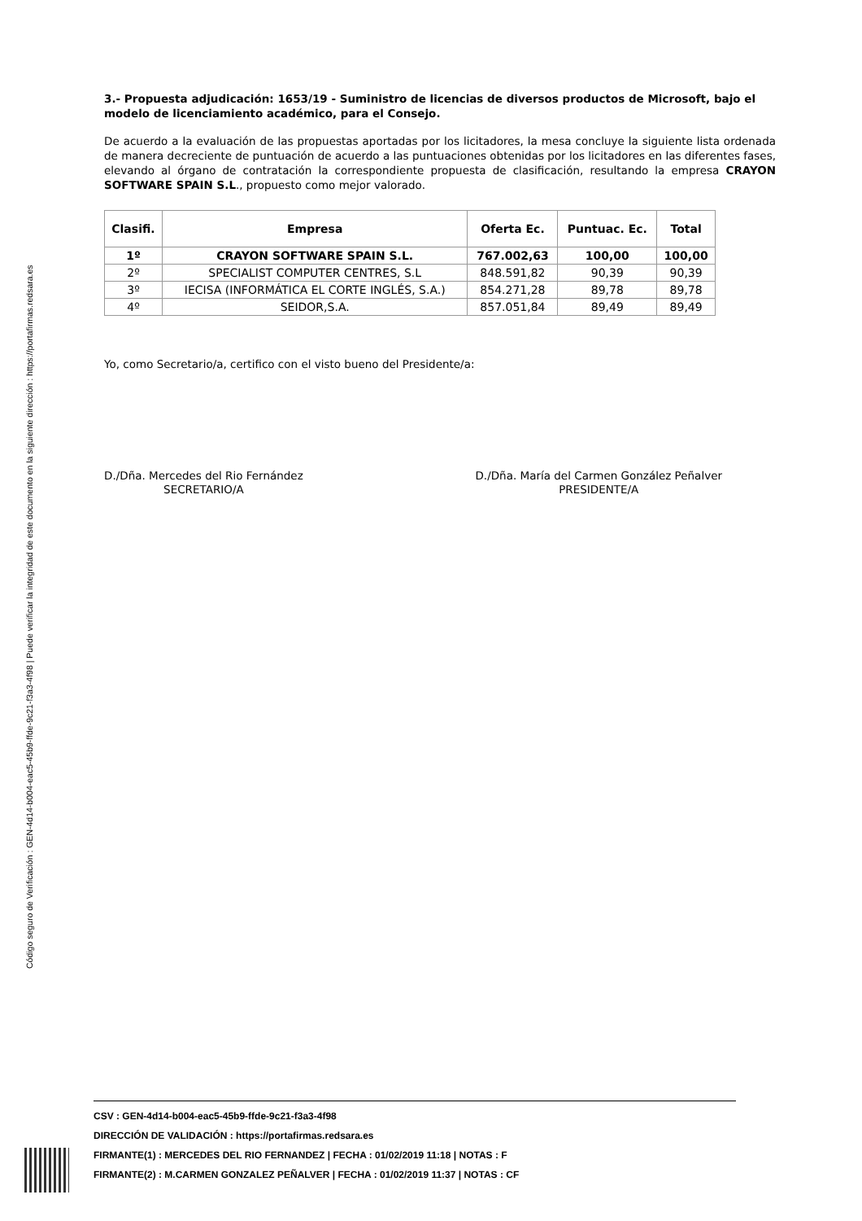Código seguro de Verificación : GEN-4d14-b004-eac5-45b9-ffde-9c21-f3a3-4f98 | Puede verificar la integridad de este documento en la siguiente dirección : https://portafirmas.redsara.es
3.- Propuesta adjudicación: 1653/19 - Suministro de licencias de diversos productos de Microsoft, bajo el modelo de licenciamiento académico, para el Consejo.
De acuerdo a la evaluación de las propuestas aportadas por los licitadores, la mesa concluye la siguiente lista ordenada de manera decreciente de puntuación de acuerdo a las puntuaciones obtenidas por los licitadores en las diferentes fases, elevando al órgano de contratación la correspondiente propuesta de clasificación, resultando la empresa CRAYON SOFTWARE SPAIN S.L., propuesto como mejor valorado.
| Clasifi. | Empresa | Oferta Ec. | Puntuac. Ec. | Total |
| --- | --- | --- | --- | --- |
| 1º | CRAYON SOFTWARE SPAIN S.L. | 767.002,63 | 100,00 | 100,00 |
| 2º | SPECIALIST COMPUTER CENTRES, S.L | 848.591,82 | 90,39 | 90,39 |
| 3º | IECISA (INFORMÁTICA EL CORTE INGLÉS, S.A.) | 854.271,28 | 89,78 | 89,78 |
| 4º | SEIDOR,S.A. | 857.051,84 | 89,49 | 89,49 |
Yo, como Secretario/a, certifico con el visto bueno del Presidente/a:
D./Dña. Mercedes del Rio Fernández
SECRETARIO/A
D./Dña. María del Carmen González Peñalver
PRESIDENTE/A
CSV : GEN-4d14-b004-eac5-45b9-ffde-9c21-f3a3-4f98
DIRECCIÓN DE VALIDACIÓN : https://portafirmas.redsara.es
FIRMANTE(1) : MERCEDES DEL RIO FERNANDEZ | FECHA : 01/02/2019 11:18 | NOTAS : F
FIRMANTE(2) : M.CARMEN GONZALEZ PEÑALVER | FECHA : 01/02/2019 11:37 | NOTAS : CF